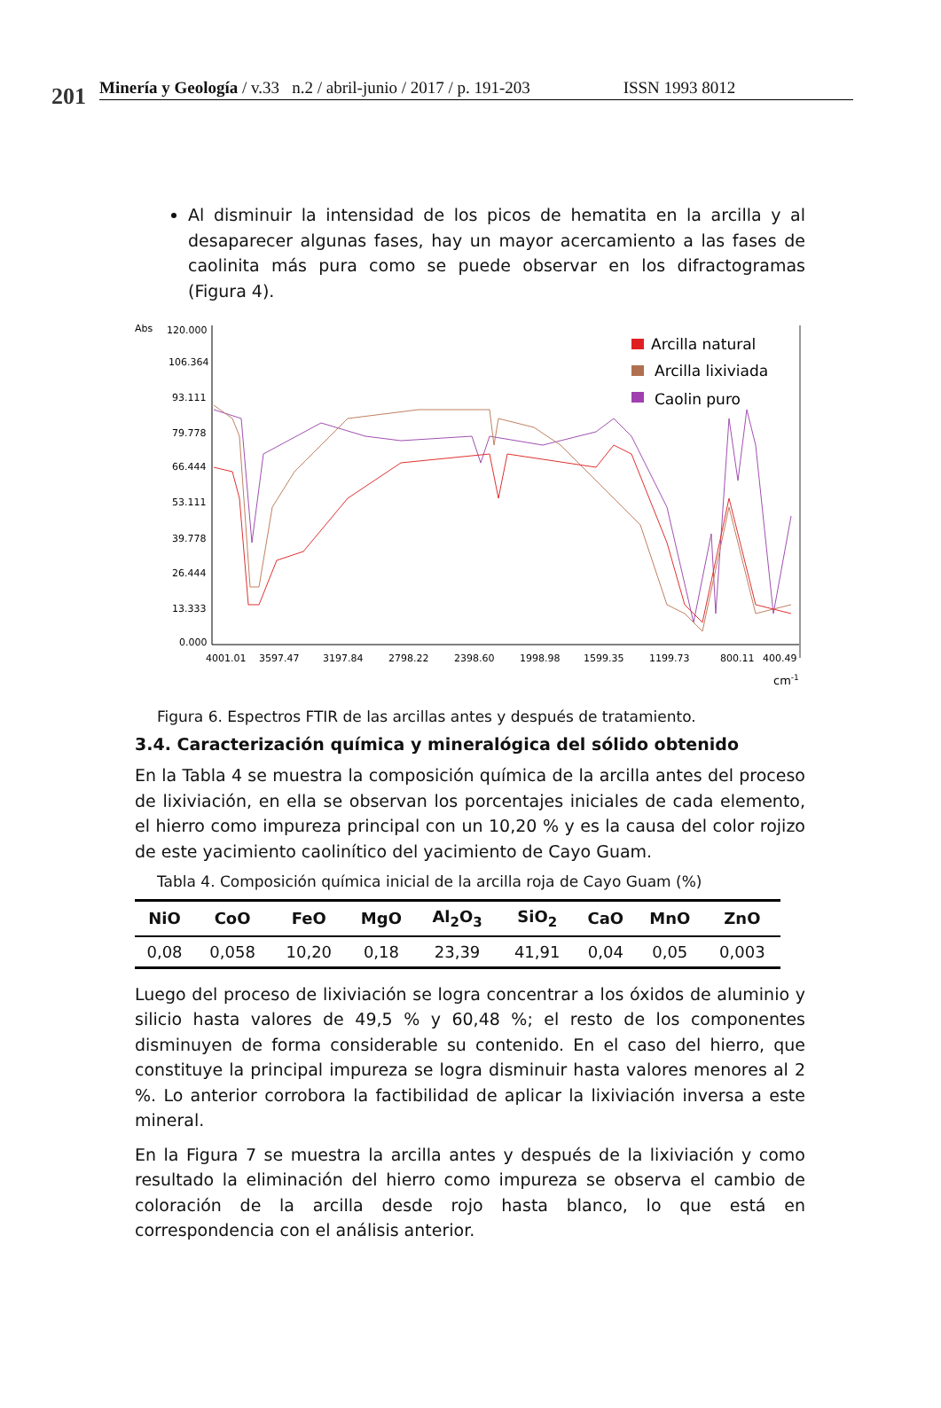201
Minería y Geología / v.33 n.2 / abril-junio / 2017 / p. 191-203 ISSN 1993 8012
Al disminuir la intensidad de los picos de hematita en la arcilla y al desaparecer algunas fases, hay un mayor acercamiento a las fases de caolinita más pura como se puede observar en los difractogramas (Figura 4).
Abs
120.000
106.364
93.111
79.778
66.444
53.111
39.778
26.444
13.333
0.000
4001.01
3597.47
3197.84
2798.22
2398.60
1998.98
1599.35
1199.73
800.11
400.49
cm-1
Arcilla natural
Arcilla lixiviada
Caolin puro
Figura 6. Espectros FTIR de las arcillas antes y después de tratamiento.
3.4. Caracterización química y mineralógica del sólido obtenido
En la Tabla 4 se muestra la composición química de la arcilla antes del proceso de lixiviación, en ella se observan los porcentajes iniciales de cada elemento, el hierro como impureza principal con un 10,20 % y es la causa del color rojizo de este yacimiento caolinítico del yacimiento de Cayo Guam.
Tabla 4. Composición química inicial de la arcilla roja de Cayo Guam (%)
| NiO | CoO | FeO | MgO | Al<sub>2</sub>O<sub>3</sub> | SiO<sub>2</sub> | CaO | MnO | ZnO |
| --- | --- | --- | --- | --- | --- | --- | --- | --- |
| 0,08 | 0,058 | 10,20 | 0,18 | 23,39 | 41,91 | 0,04 | 0,05 | 0,003 |
Luego del proceso de lixiviación se logra concentrar a los óxidos de aluminio y silicio hasta valores de 49,5 % y 60,48 %; el resto de los componentes disminuyen de forma considerable su contenido. En el caso del hierro, que constituye la principal impureza se logra disminuir hasta valores menores al 2 %. Lo anterior corrobora la factibilidad de aplicar la lixiviación inversa a este mineral.
En la Figura 7 se muestra la arcilla antes y después de la lixiviación y como resultado la eliminación del hierro como impureza se observa el cambio de coloración de la arcilla desde rojo hasta blanco, lo que está en correspondencia con el análisis anterior.